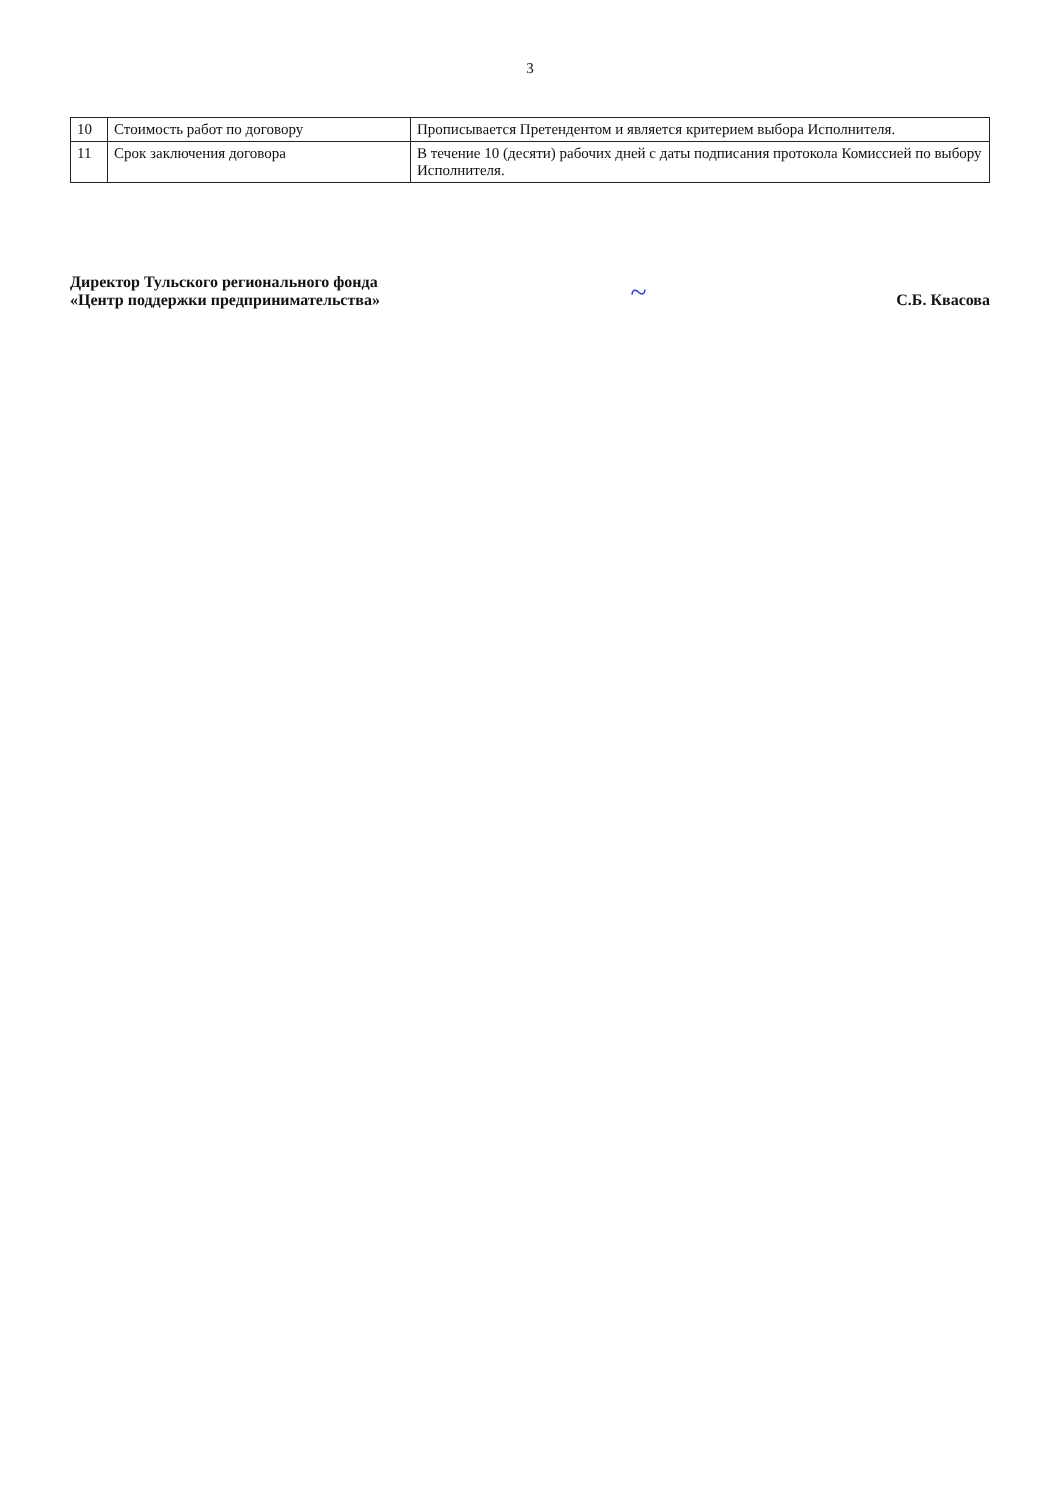3
| 10 | Стоимость работ по договору | Прописывается Претендентом и является критерием выбора Исполнителя. |
| 11 | Срок заключения договора | В течение 10 (десяти) рабочих дней с даты подписания протокола Комиссией по выбору Исполнителя. |
Директор Тульского регионального фонда
«Центр поддержки предпринимательства»
~
С.Б. Квасова